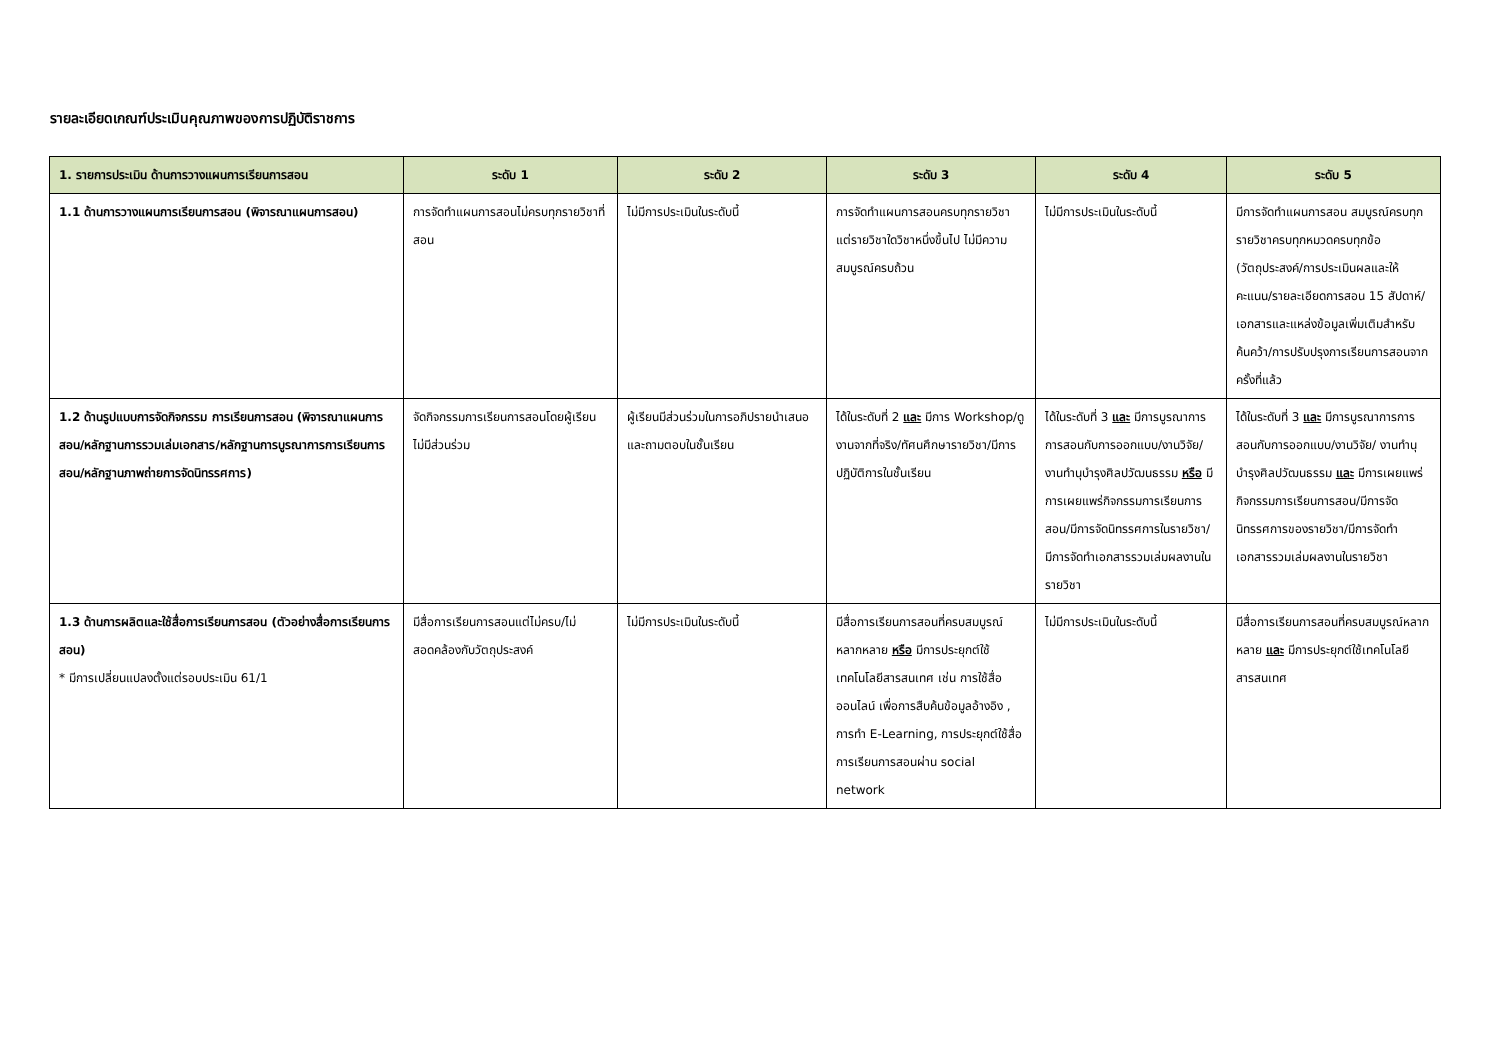รายละเอียดเกณฑ์ประเมินคุณภาพของการปฏิบัติราชการ
| 1. รายการประเมิน ด้านการวางแผนการเรียนการสอน | ระดับ 1 | ระดับ 2 | ระดับ 3 | ระดับ 4 | ระดับ 5 |
| --- | --- | --- | --- | --- | --- |
| 1.1 ด้านการวางแผนการเรียนการสอน (พิจารณาแผนการสอน) | การจัดทำแผนการสอนไม่ครบทุกรายวิชาที่สอน | ไม่มีการประเมินในระดับนี้ | การจัดทำแผนการสอนครบทุกรายวิชา แต่รายวิชาใดวิชาหนึ่งขึ้นไป ไม่มีความสมบูรณ์ครบถ้วน | ไม่มีการประเมินในระดับนี้ | มีการจัดทำแผนการสอน สมบูรณ์ครบทุกรายวิชาครบทุกหมวดครบทุกข้อ (วัตถุประสงค์/การประเมินผลและให้คะแนน/รายละเอียดการสอน 15 สัปดาห์/เอกสารและแหล่งข้อมูลเพิ่มเติมสำหรับค้นคว้า/การปรับปรุงการเรียนการสอนจากครั้งที่แล้ว |
| 1.2 ด้านรูปแบบการจัดกิจกรรม การเรียนการสอน (พิจารณาแผนการสอน/หลักฐานการรวมเล่มเอกสาร/หลักฐานการบูรณาการการเรียนการสอน/หลักฐานภาพถ่ายการจัดนิทรรศการ) | จัดกิจกรรมการเรียนการสอนโดยผู้เรียนไม่มีส่วนร่วม | ผู้เรียนมีส่วนร่วมในการอภิปรายนำเสนอและถามตอบในชั้นเรียน | ได้ในระดับที่ 2 และ มีการ Workshop/ดูงานจากที่จริง/ทัศนศึกษารายวิชา/มีการปฏิบัติการในชั้นเรียน | ได้ในระดับที่ 3 และ มีการบูรณาการการสอนกับการออกแบบ/งานวิจัย/งานทำนุบำรุงศิลปวัฒนธรรม หรือ มีการเผยแพร่กิจกรรมการเรียนการสอน/มีการจัดนิทรรศการในรายวิชา/มีการจัดทำเอกสารรวมเล่มผลงานในรายวิชา | ได้ในระดับที่ 3 และ มีการบูรณาการการสอนกับการออกแบบ/งานวิจัย/ งานทำนุบำรุงศิลปวัฒนธรรม และ มีการเผยแพร่กิจกรรมการเรียนการสอน/มีการจัดนิทรรศการของรายวิชา/มีการจัดทำเอกสารรวมเล่มผลงานในรายวิชา |
| 1.3 ด้านการผลิตและใช้สื่อการเรียนการสอน (ตัวอย่างสื่อการเรียนการสอน) * มีการเปลี่ยนแปลงตั้งแต่รอบประเมิน 61/1 | มีสื่อการเรียนการสอนแต่ไม่ครบ/ไม่สอดคล้องกับวัตถุประสงค์ | ไม่มีการประเมินในระดับนี้ | มีสื่อการเรียนการสอนที่ครบสมบูรณ์หลากหลาย หรือ มีการประยุกต์ใช้เทคโนโลยีสารสนเทศ เช่น การใช้สื่อออนไลน์ เพื่อการสืบค้นข้อมูลอ้างอิง , การทำ E-Learning, การประยุกต์ใช้สื่อการเรียนการสอนผ่าน social network | ไม่มีการประเมินในระดับนี้ | มีสื่อการเรียนการสอนที่ครบสมบูรณ์หลากหลาย และ มีการประยุกต์ใช้เทคโนโลยีสารสนเทศ |